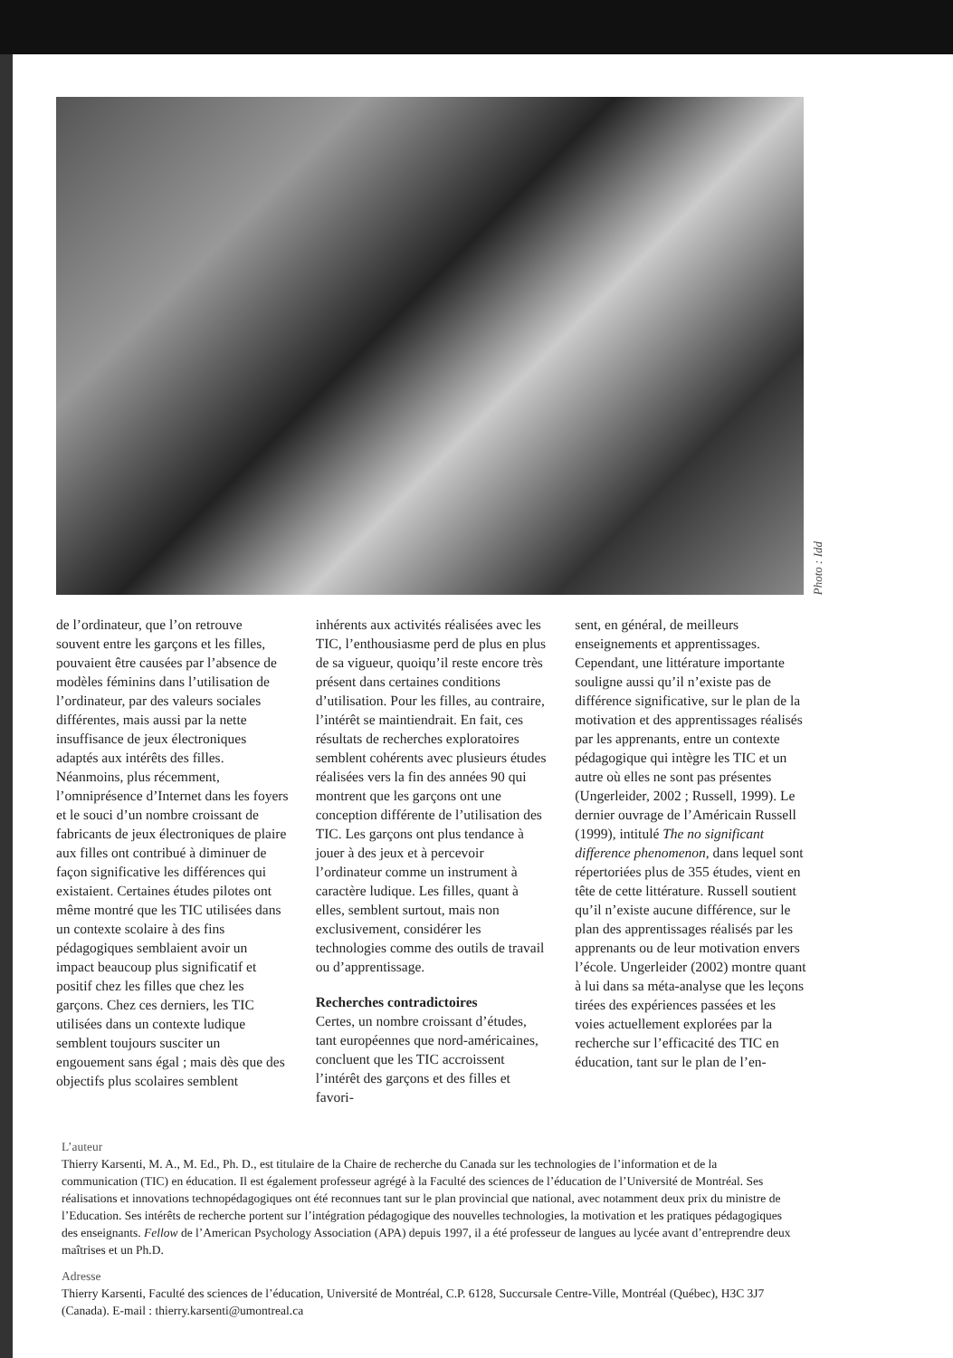Photo : Idd
de l’ordinateur, que l’on retrouve souvent entre les garçons et les filles, pouvaient être causées par l’absence de modèles féminins dans l’utilisation de l’ordinateur, par des valeurs sociales différentes, mais aussi par la nette insuffisance de jeux électroniques adaptés aux intérêts des filles. Néanmoins, plus récemment, l’omniprésence d’Internet dans les foyers et le souci d’un nombre croissant de fabricants de jeux électroniques de plaire aux filles ont contribué à diminuer de façon significative les différences qui existaient. Certaines études pilotes ont même montré que les TIC utilisées dans un contexte scolaire à des fins pédagogiques semblaient avoir un impact beaucoup plus significatif et positif chez les filles que chez les garçons. Chez ces derniers, les TIC utilisées dans un contexte ludique semblent toujours susciter un engouement sans égal ; mais dès que des objectifs plus scolaires semblent
inhérents aux activités réalisées avec les TIC, l’enthousiasme perd de plus en plus de sa vigueur, quoiqu’il reste encore très présent dans certaines conditions d’utilisation. Pour les filles, au contraire, l’intérêt se maintiendrait. En fait, ces résultats de recherches exploratoires semblent cohérents avec plusieurs études réalisées vers la fin des années 90 qui montrent que les garçons ont une conception différente de l’utilisation des TIC. Les garçons ont plus tendance à jouer à des jeux et à percevoir l’ordinateur comme un instrument à caractère ludique. Les filles, quant à elles, semblent surtout, mais non exclusivement, considérer les technologies comme des outils de travail ou d’apprentissage.
Recherches contradictoires
Certes, un nombre croissant d’études, tant européennes que nord-américaines, concluent que les TIC accroissent l’intérêt des garçons et des filles et favori-
sent, en général, de meilleurs enseignements et apprentissages. Cependant, une littérature importante souligne aussi qu’il n’existe pas de différence significative, sur le plan de la motivation et des apprentissages réalisés par les apprenants, entre un contexte pédagogique qui intègre les TIC et un autre où elles ne sont pas présentes (Ungerleider, 2002 ; Russell, 1999). Le dernier ouvrage de l’Américain Russell (1999), intitulé The no significant difference phenomenon, dans lequel sont répertoriées plus de 355 études, vient en tête de cette littérature. Russell soutient qu’il n’existe aucune différence, sur le plan des apprentissages réalisés par les apprenants ou de leur motivation envers l’école. Ungerleider (2002) montre quant à lui dans sa méta-analyse que les leçons tirées des expériences passées et les voies actuellement explorées par la recherche sur l’efficacité des TIC en éducation, tant sur le plan de l’en-
L’auteur
Thierry Karsenti, M. A., M. Ed., Ph. D., est titulaire de la Chaire de recherche du Canada sur les technologies de l’information et de la communication (TIC) en éducation. Il est également professeur agrégé à la Faculté des sciences de l’éducation de l’Université de Montréal. Ses réalisations et innovations technopédagogiques ont été reconnues tant sur le plan provincial que national, avec notamment deux prix du ministre de l’Education. Ses intérêts de recherche portent sur l’intégration pédagogique des nouvelles technologies, la motivation et les pratiques pédagogiques des enseignants. Fellow de l’American Psychology Association (APA) depuis 1997, il a été professeur de langues au lycée avant d’entreprendre deux maîtrises et un Ph.D.
Adresse
Thierry Karsenti, Faculté des sciences de l’éducation, Université de Montréal, C.P. 6128, Succursale Centre-Ville, Montréal (Québec), H3C 3J7 (Canada). E-mail : thierry.karsenti@umontreal.ca